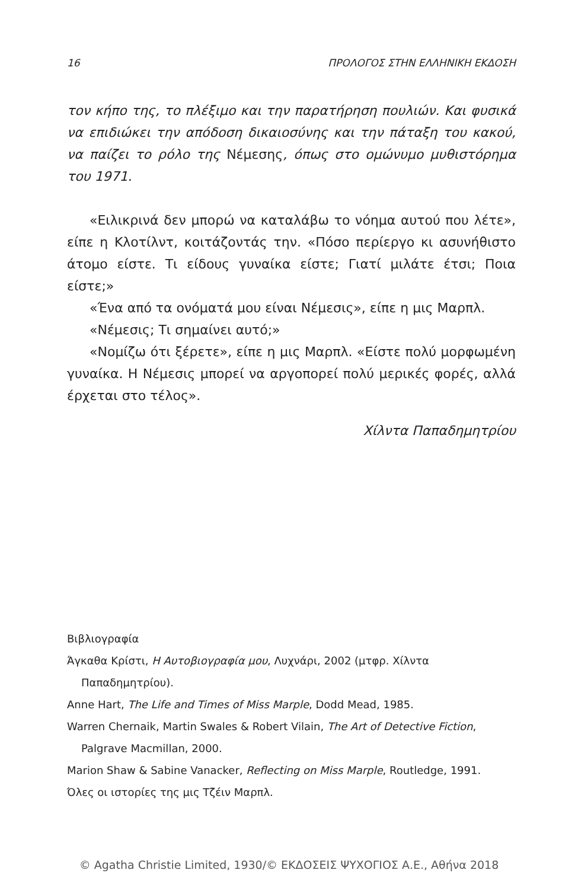16 ΠΡΟΛΟΓΟΣ ΣΤΗΝ ΕΛΛΗΝΙΚΗ ΕΚΔΟΣΗ
τον κήπο της, το πλέξιμο και την παρατήρηση πουλιών. Και φυσικά να επιδιώκει την απόδοση δικαιοσύνης και την πάταξη του κακού, να παίζει το ρόλο της Νέμεσης, όπως στο ομώνυμο μυθιστόρημα του 1971.
«Ειλικρινά δεν μπορώ να καταλάβω το νόημα αυτού που λέτε», είπε η Κλοτίλντ, κοιτάζοντάς την. «Πόσο περίεργο κι ασυνήθιστο άτομο είστε. Τι είδους γυναίκα είστε; Γιατί μιλάτε έτσι; Ποια είστε;»
«Ένα από τα ονόματά μου είναι Νέμεσις», είπε η μις Μαρπλ.
«Νέμεσις; Τι σημαίνει αυτό;»
«Νομίζω ότι ξέρετε», είπε η μις Μαρπλ. «Είστε πολύ μορφωμένη γυναίκα. Η Νέμεσις μπορεί να αργοπορεί πολύ μερικές φορές, αλλά έρχεται στο τέλος».
Χίλντα Παπαδημητρίου
Βιβλιογραφία
Άγκαθα Κρίστι, Η Αυτοβιογραφία μου, Λυχνάρι, 2002 (μτφρ. Χίλντα Παπαδημητρίου).
Anne Hart, The Life and Times of Miss Marple, Dodd Mead, 1985.
Warren Chernaik, Martin Swales & Robert Vilain, The Art of Detective Fiction, Palgrave Macmillan, 2000.
Marion Shaw & Sabine Vanacker, Reflecting on Miss Marple, Routledge, 1991.
Όλες οι ιστορίες της μις Τζέιν Μαρπλ.
© Agatha Christie Limited, 1930/© ΕΚΔΟΣΕΙΣ ΨΥΧΟΓΙΟΣ Α.Ε., Αθήνα 2018